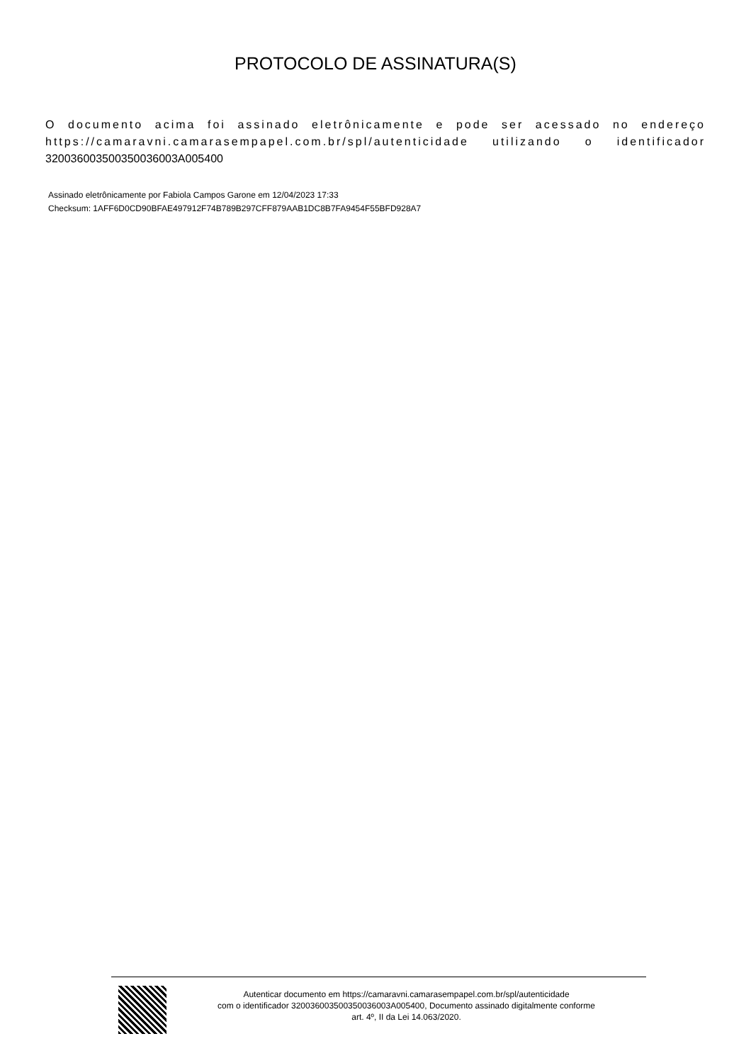PROTOCOLO DE ASSINATURA(S)
O documento acima foi assinado eletrônicamente e pode ser acessado no endereço https://camaravni.camarasempapel.com.br/spl/autenticidade utilizando o identificador 320036003500350036003A005400
Assinado eletrônicamente por Fabiola Campos Garone em 12/04/2023 17:33
Checksum: 1AFF6D0CD90BFAE497912F74B789B297CFF879AAB1DC8B7FA9454F55BFD928A7
Autenticar documento em https://camaravni.camarasempapel.com.br/spl/autenticidade
com o identificador 320036003500350036003A005400, Documento assinado digitalmente conforme
art. 4º, II da Lei 14.063/2020.